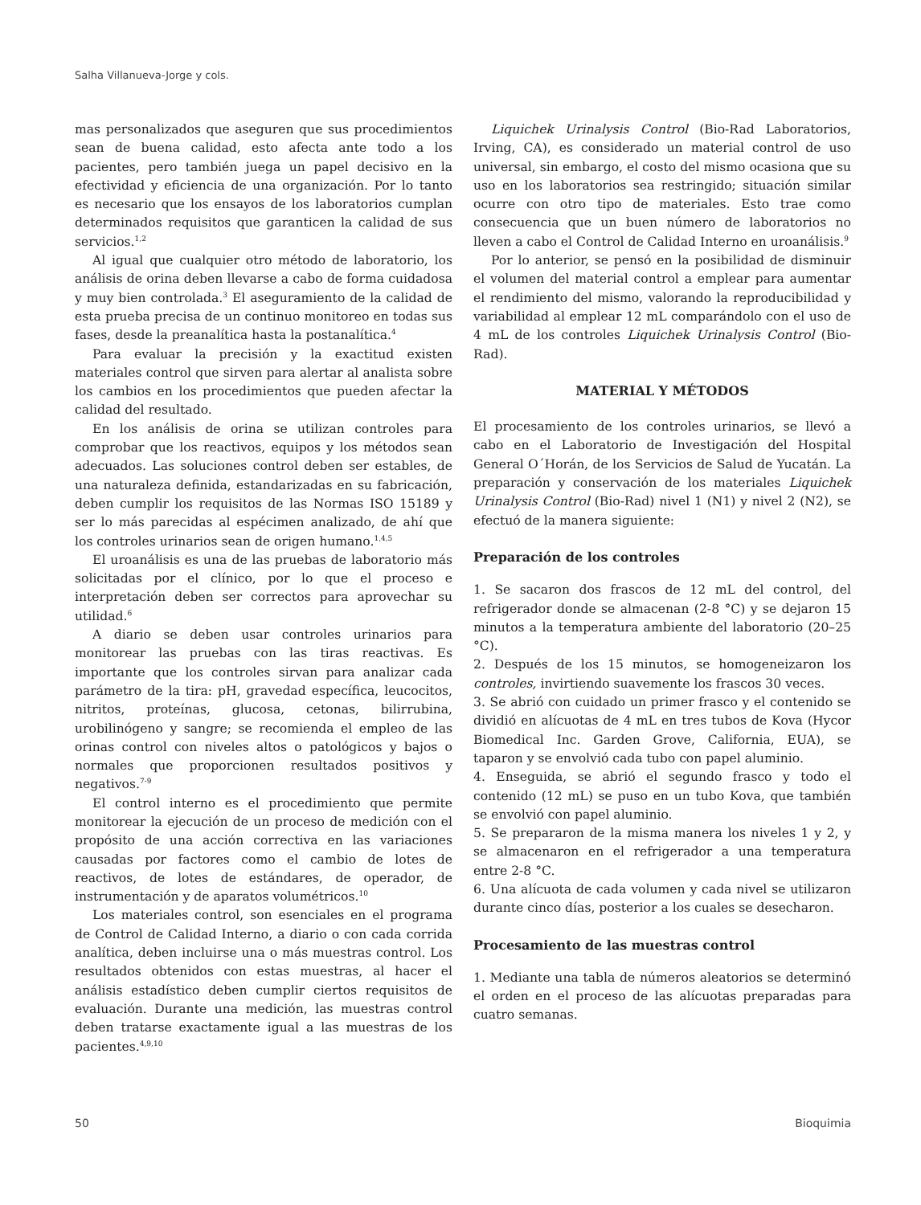Salha Villanueva-Jorge y cols.
mas personalizados que aseguren que sus procedimientos sean de buena calidad, esto afecta ante todo a los pacientes, pero también juega un papel decisivo en la efectividad y eficiencia de una organización. Por lo tanto es necesario que los ensayos de los laboratorios cumplan determinados requisitos que garanticen la calidad de sus servicios.<sup>1,2</sup>
Al igual que cualquier otro método de laboratorio, los análisis de orina deben llevarse a cabo de forma cuidadosa y muy bien controlada.<sup>3</sup> El aseguramiento de la calidad de esta prueba precisa de un continuo monitoreo en todas sus fases, desde la preanalítica hasta la postanalítica.<sup>4</sup>
Para evaluar la precisión y la exactitud existen materiales control que sirven para alertar al analista sobre los cambios en los procedimientos que pueden afectar la calidad del resultado.
En los análisis de orina se utilizan controles para comprobar que los reactivos, equipos y los métodos sean adecuados. Las soluciones control deben ser estables, de una naturaleza definida, estandarizadas en su fabricación, deben cumplir los requisitos de las Normas ISO 15189 y ser lo más parecidas al espécimen analizado, de ahí que los controles urinarios sean de origen humano.<sup>1,4,5</sup>
El uroanálisis es una de las pruebas de laboratorio más solicitadas por el clínico, por lo que el proceso e interpretación deben ser correctos para aprovechar su utilidad.<sup>6</sup>
A diario se deben usar controles urinarios para monitorear las pruebas con las tiras reactivas. Es importante que los controles sirvan para analizar cada parámetro de la tira: pH, gravedad específica, leucocitos, nitritos, proteínas, glucosa, cetonas, bilirrubina, urobilinógeno y sangre; se recomienda el empleo de las orinas control con niveles altos o patológicos y bajos o normales que proporcionen resultados positivos y negativos.<sup>7-9</sup>
El control interno es el procedimiento que permite monitorear la ejecución de un proceso de medición con el propósito de una acción correctiva en las variaciones causadas por factores como el cambio de lotes de reactivos, de lotes de estándares, de operador, de instrumentación y de aparatos volumétricos.<sup>10</sup>
Los materiales control, son esenciales en el programa de Control de Calidad Interno, a diario o con cada corrida analítica, deben incluirse una o más muestras control. Los resultados obtenidos con estas muestras, al hacer el análisis estadístico deben cumplir ciertos requisitos de evaluación. Durante una medición, las muestras control deben tratarse exactamente igual a las muestras de los pacientes.<sup>4,9,10</sup>
Liquichek Urinalysis Control (Bio-Rad Laboratorios, Irving, CA), es considerado un material control de uso universal, sin embargo, el costo del mismo ocasiona que su uso en los laboratorios sea restringido; situación similar ocurre con otro tipo de materiales. Esto trae como consecuencia que un buen número de laboratorios no lleven a cabo el Control de Calidad Interno en uroanálisis.<sup>9</sup>
Por lo anterior, se pensó en la posibilidad de disminuir el volumen del material control a emplear para aumentar el rendimiento del mismo, valorando la reproducibilidad y variabilidad al emplear 12 mL comparándolo con el uso de 4 mL de los controles Liquichek Urinalysis Control (Bio-Rad).
MATERIAL Y MÉTODOS
El procesamiento de los controles urinarios, se llevó a cabo en el Laboratorio de Investigación del Hospital General O´Horán, de los Servicios de Salud de Yucatán. La preparación y conservación de los materiales Liquichek Urinalysis Control (Bio-Rad) nivel 1 (N1) y nivel 2 (N2), se efectuó de la manera siguiente:
Preparación de los controles
1. Se sacaron dos frascos de 12 mL del control, del refrigerador donde se almacenan (2-8 °C) y se dejaron 15 minutos a la temperatura ambiente del laboratorio (20–25 °C).
2. Después de los 15 minutos, se homogeneizaron los controles, invirtiendo suavemente los frascos 30 veces.
3. Se abrió con cuidado un primer frasco y el contenido se dividió en alícuotas de 4 mL en tres tubos de Kova (Hycor Biomedical Inc. Garden Grove, California, EUA), se taparon y se envolvió cada tubo con papel aluminio.
4. Enseguida, se abrió el segundo frasco y todo el contenido (12 mL) se puso en un tubo Kova, que también se envolvió con papel aluminio.
5. Se prepararon de la misma manera los niveles 1 y 2, y se almacenaron en el refrigerador a una temperatura entre 2-8 °C.
6. Una alícuota de cada volumen y cada nivel se utilizaron durante cinco días, posterior a los cuales se desecharon.
Procesamiento de las muestras control
1. Mediante una tabla de números aleatorios se determinó el orden en el proceso de las alícuotas preparadas para cuatro semanas.
50 Bioquimia